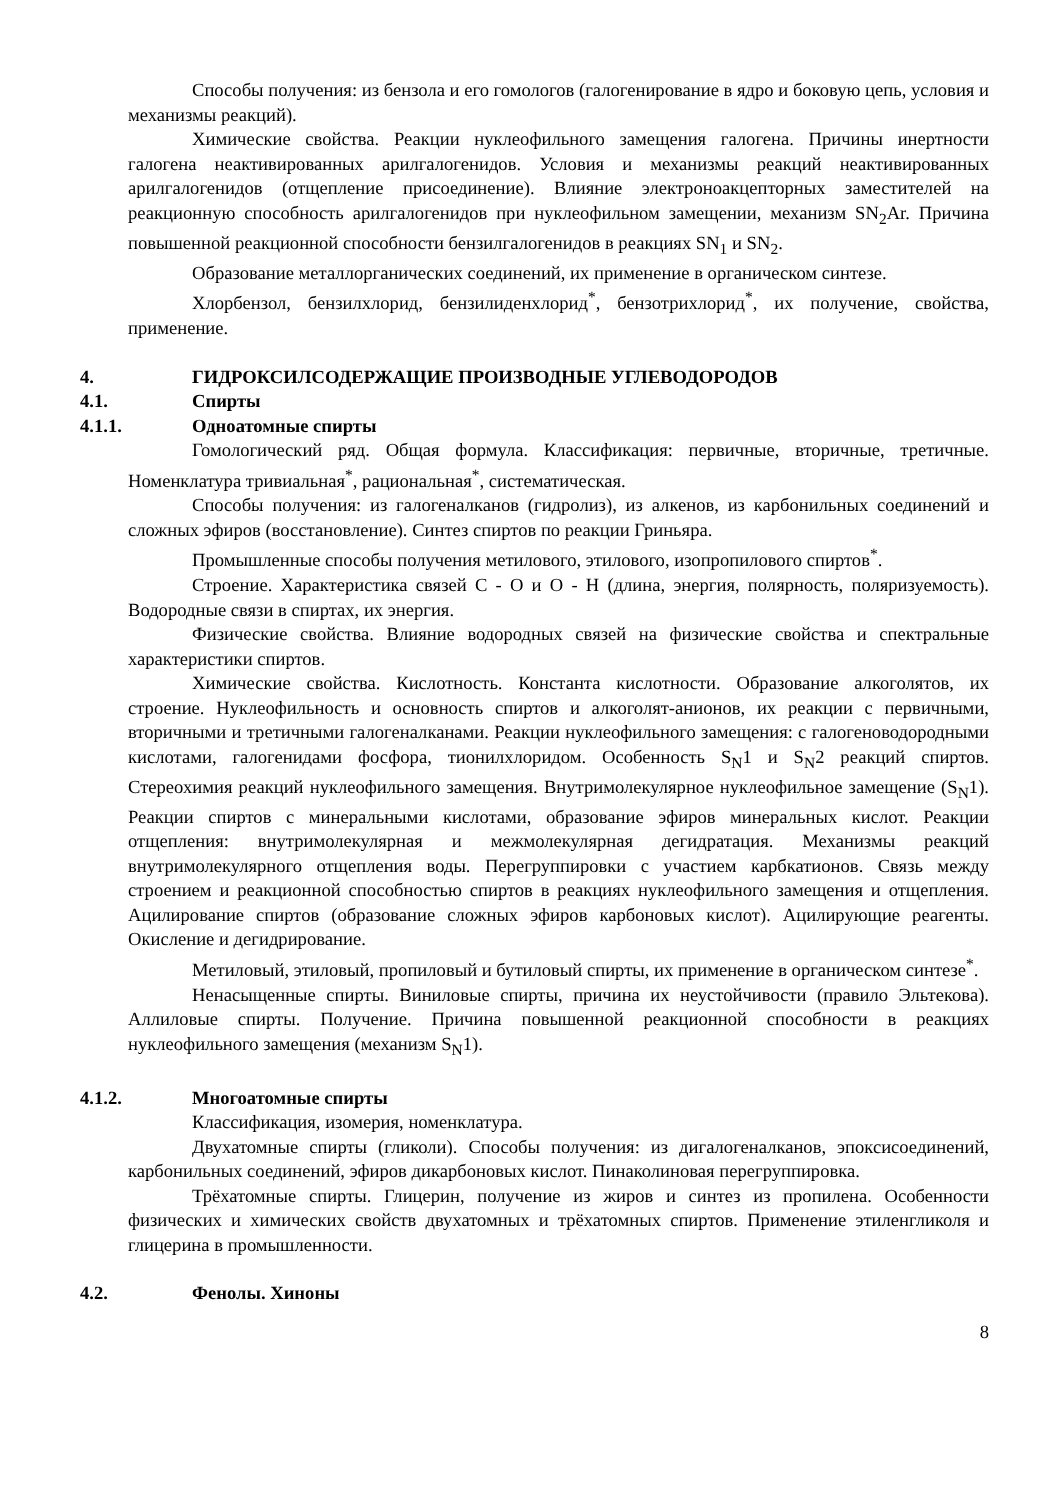Способы получения: из бензола и его гомологов (галогенирование в ядро и боковую цепь, условия и механизмы реакций).
Химические свойства. Реакции нуклеофильного замещения галогена. Причины инертности галогена неактивированных арилгалогенидов. Условия и механизмы реакций неактивированных арилгалогенидов (отщепление присоединение). Влияние электроноакцепторных заместителей на реакционную способность арилгалогенидов при нуклеофильном замещении, механизм SN<sub>2</sub>Ar. Причина повышенной реакционной способности бензилгалогенидов в реакциях SN<sub>1</sub> и SN<sub>2</sub>.
Образование металлорганических соединений, их применение в органическом синтезе.
Хлорбензол, бензилхлорид, бензилиденхлорид<sup>*</sup>, бензотрихлорид<sup>*</sup>, их получение, свойства, применение.
4. ГИДРОКСИЛСОДЕРЖАЩИЕ ПРОИЗВОДНЫЕ УГЛЕВОДОРОДОВ
4.1. Спирты
4.1.1. Одноатомные спирты
Гомологический ряд. Общая формула. Классификация: первичные, вторичные, третичные. Номенклатура тривиальная<sup>*</sup>, рациональная<sup>*</sup>, систематическая.
Способы получения: из галогеналканов (гидролиз), из алкенов, из карбонильных соединений и сложных эфиров (восстановление). Синтез спиртов по реакции Гриньяра.
Промышленные способы получения метилового, этилового, изопропилового спиртов<sup>*</sup>.
Строение. Характеристика связей С - О и О - Н (длина, энергия, полярность, поляризуемость). Водородные связи в спиртах, их энергия.
Физические свойства. Влияние водородных связей на физические свойства и спектральные характеристики спиртов.
Химические свойства. Кислотность. Константа кислотности. Образование алкоголятов, их строение. Нуклеофильность и основность спиртов и алкоголят-анионов, их реакции с первичными, вторичными и третичными галогеналканами. Реакции нуклеофильного замещения: с галогеноводородными кислотами, галогенидами фосфора, тионилхлоридом. Особенность S<sub>N</sub>1 и S<sub>N</sub>2 реакций спиртов. Стереохимия реакций нуклеофильного замещения. Внутримолекулярное нуклеофильное замещение (S<sub>N</sub>1). Реакции спиртов с минеральными кислотами, образование эфиров минеральных кислот. Реакции отщепления: внутримолекулярная и межмолекулярная дегидратация. Механизмы реакций внутримолекулярного отщепления воды. Перегруппировки с участием карбкатионов. Связь между строением и реакционной способностью спиртов в реакциях нуклеофильного замещения и отщепления. Ацилирование спиртов (образование сложных эфиров карбоновых кислот). Ацилирующие реагенты. Окисление и дегидрирование.
Метиловый, этиловый, пропиловый и бутиловый спирты, их применение в органическом синтезе<sup>*</sup>.
Ненасыщенные спирты. Виниловые спирты, причина их неустойчивости (правило Эльтекова). Аллиловые спирты. Получение. Причина повышенной реакционной способности в реакциях нуклеофильного замещения (механизм S<sub>N</sub>1).
4.1.2. Многоатомные спирты
Классификация, изомерия, номенклатура.
Двухатомные спирты (гликоли). Способы получения: из дигалогеналканов, эпоксисоединений, карбонильных соединений, эфиров дикарбоновых кислот. Пинаколиновая перегруппировка.
Трёхатомные спирты. Глицерин, получение из жиров и синтез из пропилена. Особенности физических и химических свойств двухатомных и трёхатомных спиртов. Применение этиленгликоля и глицерина в промышленности.
4.2. Фенолы. Хиноны
8